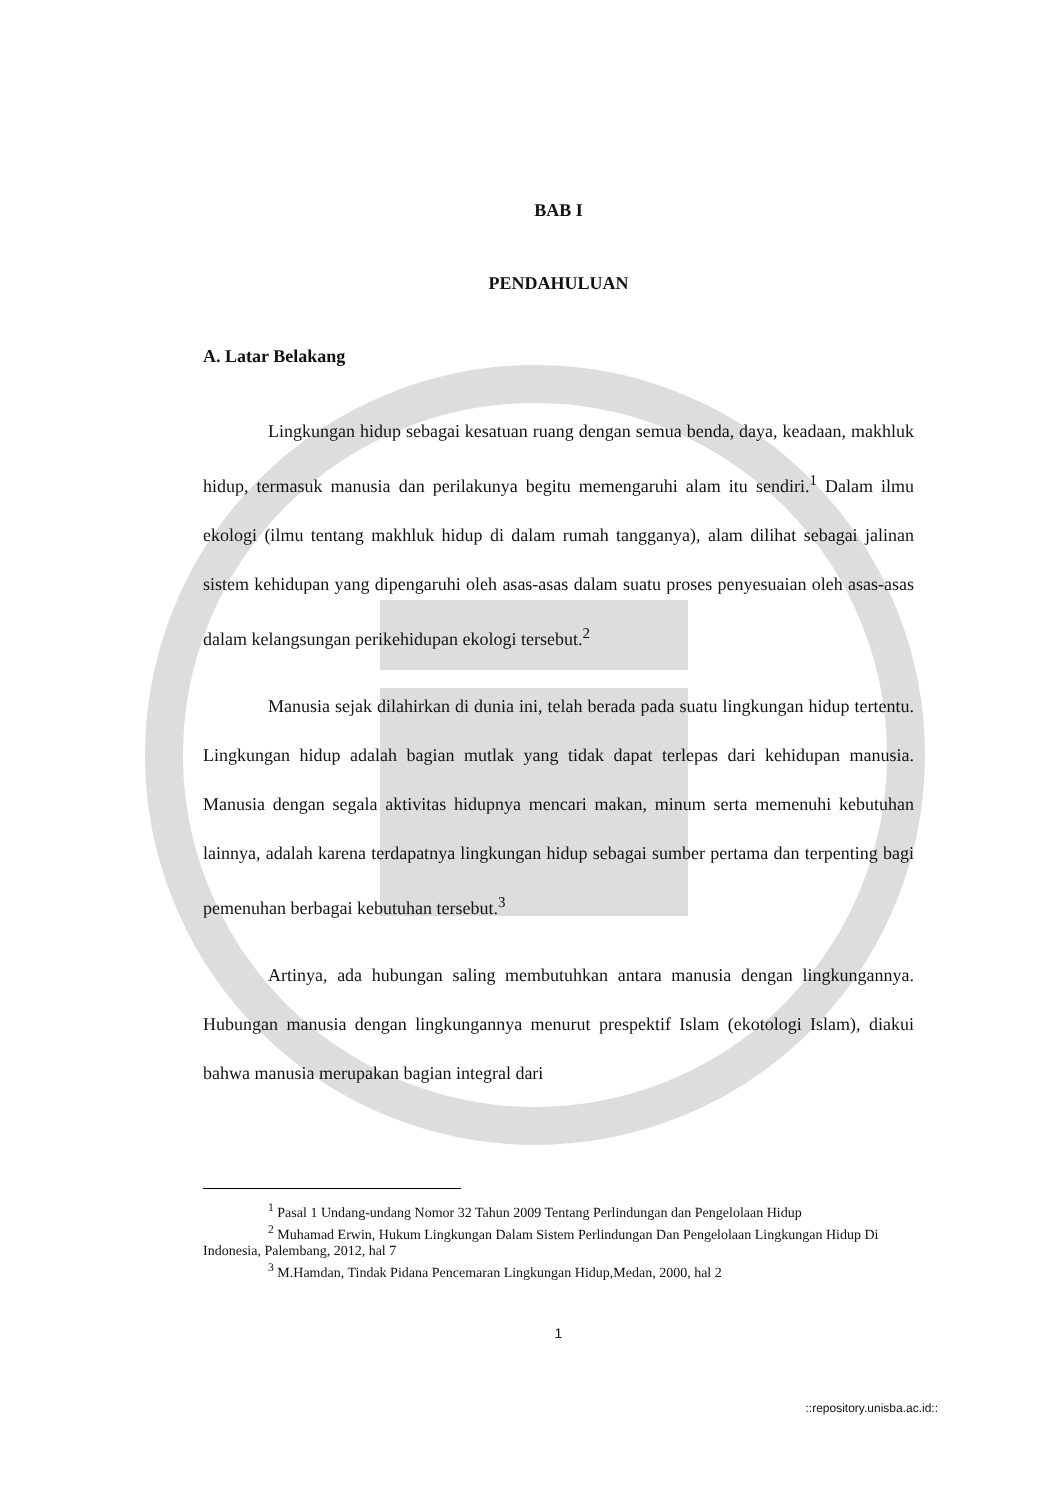BAB I
PENDAHULUAN
A. Latar Belakang
Lingkungan hidup sebagai kesatuan ruang dengan semua benda, daya, keadaan, makhluk hidup, termasuk manusia dan perilakunya begitu memengaruhi alam itu sendiri.<sup>1</sup> Dalam ilmu ekologi (ilmu tentang makhluk hidup di dalam rumah tangganya), alam dilihat sebagai jalinan sistem kehidupan yang dipengaruhi oleh asas-asas dalam suatu proses penyesuaian oleh asas-asas dalam kelangsungan perikehidupan ekologi tersebut.<sup>2</sup>
Manusia sejak dilahirkan di dunia ini, telah berada pada suatu lingkungan hidup tertentu. Lingkungan hidup adalah bagian mutlak yang tidak dapat terlepas dari kehidupan manusia. Manusia dengan segala aktivitas hidupnya mencari makan, minum serta memenuhi kebutuhan lainnya, adalah karena terdapatnya lingkungan hidup sebagai sumber pertama dan terpenting bagi pemenuhan berbagai kebutuhan tersebut.<sup>3</sup>
Artinya, ada hubungan saling membutuhkan antara manusia dengan lingkungannya. Hubungan manusia dengan lingkungannya menurut prespektif Islam (ekotologi Islam), diakui bahwa manusia merupakan bagian integral dari
<sup>1</sup> Pasal 1 Undang-undang Nomor 32 Tahun 2009 Tentang Perlindungan dan Pengelolaan Hidup
<sup>2</sup> Muhamad Erwin, Hukum Lingkungan Dalam Sistem Perlindungan Dan Pengelolaan Lingkungan Hidup Di Indonesia, Palembang, 2012, hal 7
<sup>3</sup> M.Hamdan, Tindak Pidana Pencemaran Lingkungan Hidup,Medan, 2000, hal 2
1
::repository.unisba.ac.id::